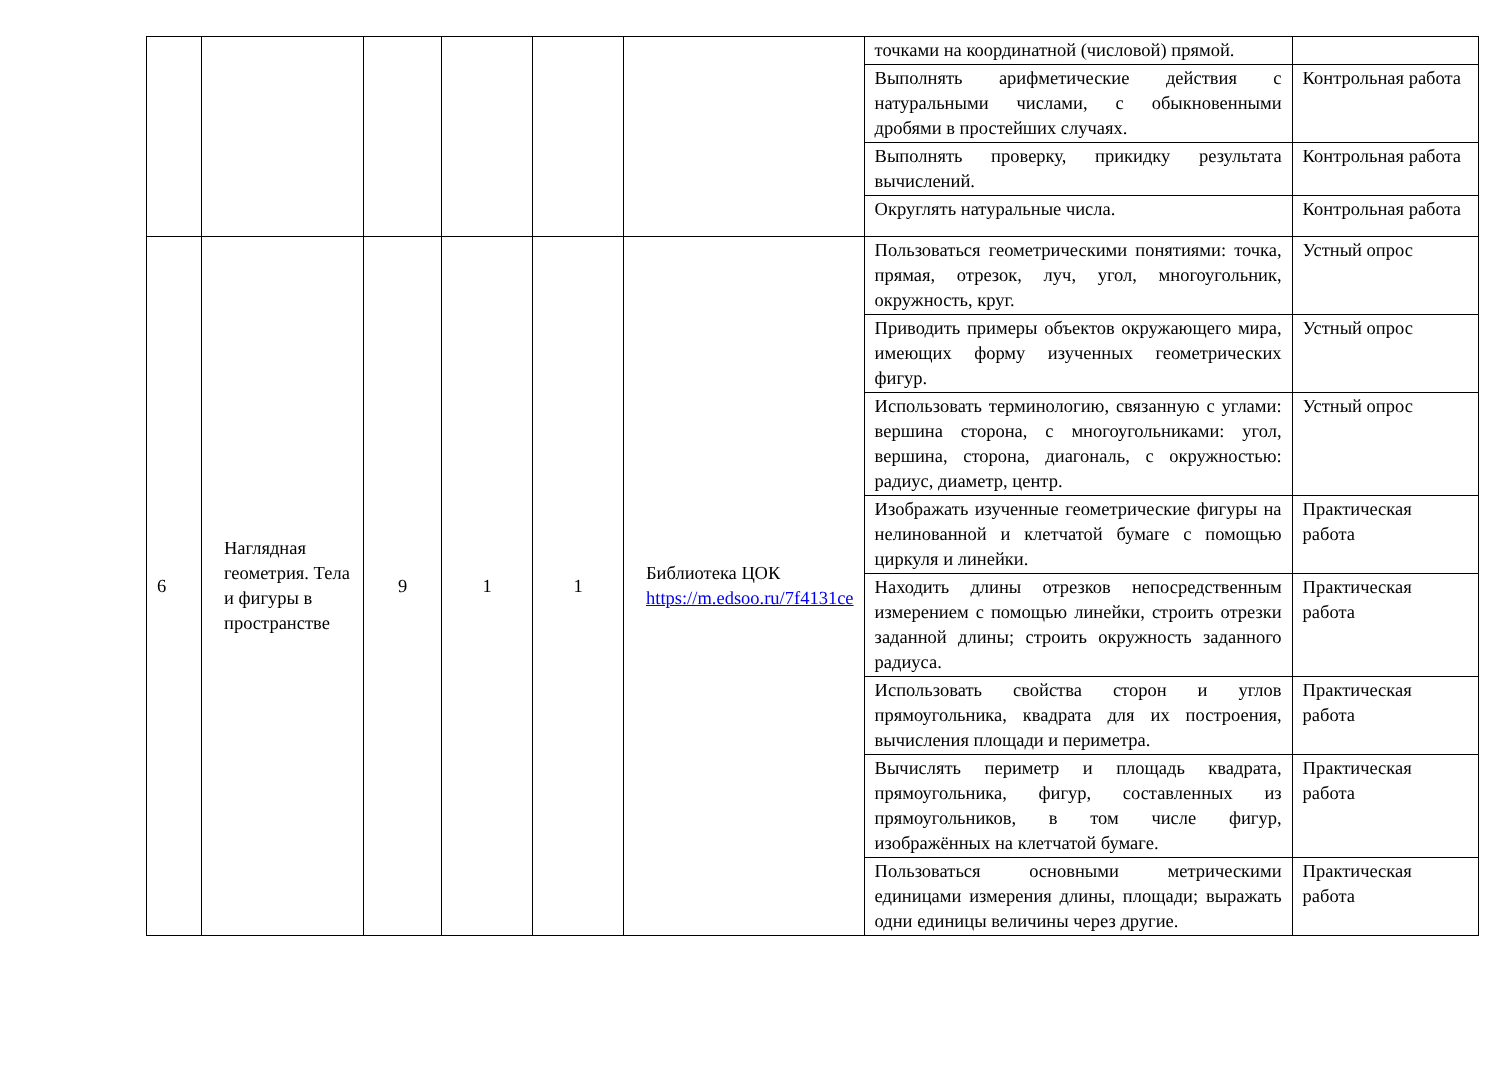| | | | | | | точками на координатной (числовой) прямой. | |
| | | | | | | Выполнять арифметические действия с натуральными числами, с обыкновенными дробями в простейших случаях. | Контрольная работа |
| | | | | | | Выполнять проверку, прикидку результата вычислений. | Контрольная работа |
| | | | | | | Округлять натуральные числа. | Контрольная работа |
| 6 | Наглядная геометрия. Тела и фигуры в пространстве | 9 | 1 | 1 | Библиотека ЦОК https://m.edsoo.ru/7f4131ce | Пользоваться геометрическими понятиями: точка, прямая, отрезок, луч, угол, многоугольник, окружность, круг. | Устный опрос |
| | | | | | | Приводить примеры объектов окружающего мира, имеющих форму изученных геометрических фигур. | Устный опрос |
| | | | | | | Использовать терминологию, связанную с углами: вершина сторона, с многоугольниками: угол, вершина, сторона, диагональ, с окружностью: радиус, диаметр, центр. | Устный опрос |
| | | | | | | Изображать изученные геометрические фигуры на нелинованной и клетчатой бумаге с помощью циркуля и линейки. | Практическая работа |
| | | | | | | Находить длины отрезков непосредственным измерением с помощью линейки, строить отрезки заданной длины; строить окружность заданного радиуса. | Практическая работа |
| | | | | | | Использовать свойства сторон и углов прямоугольника, квадрата для их построения, вычисления площади и периметра. | Практическая работа |
| | | | | | | Вычислять периметр и площадь квадрата, прямоугольника, фигур, составленных из прямоугольников, в том числе фигур, изображённых на клетчатой бумаге. | Практическая работа |
| | | | | | | Пользоваться основными метрическими единицами измерения длины, площади; выражать одни единицы величины через другие. | Практическая работа |